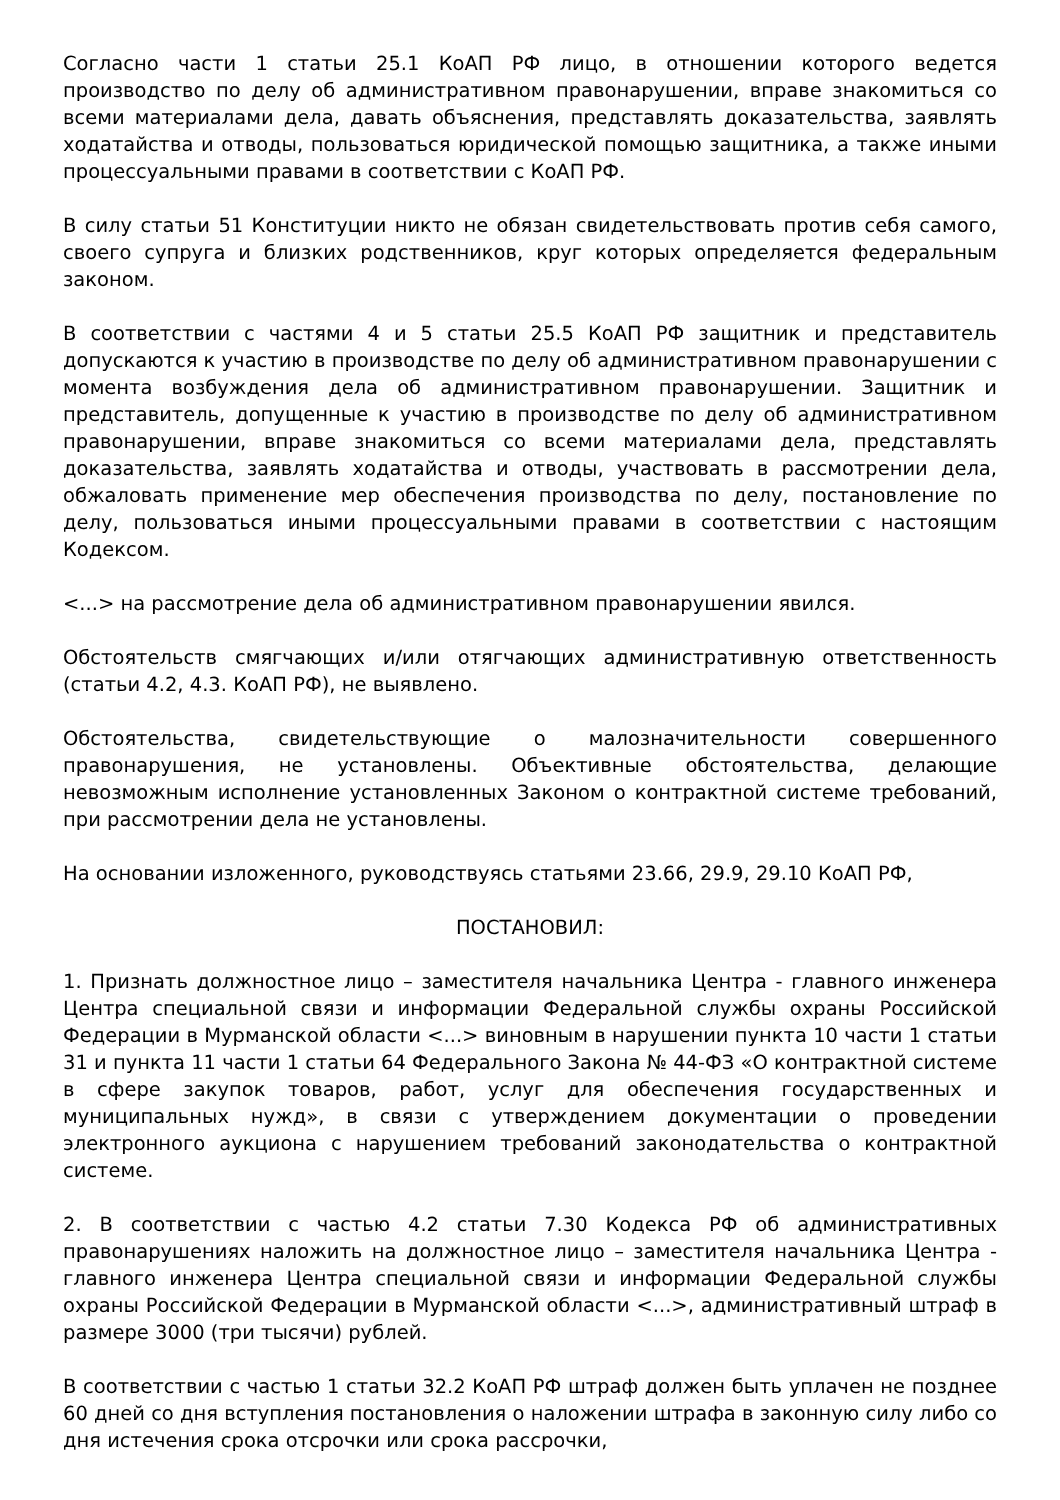Согласно части 1 статьи 25.1 КоАП РФ лицо, в отношении которого ведется производство по делу об административном правонарушении, вправе знакомиться со всеми материалами дела, давать объяснения, представлять доказательства, заявлять ходатайства и отводы, пользоваться юридической помощью защитника, а также иными процессуальными правами в соответствии с КоАП РФ.
В силу статьи 51 Конституции никто не обязан свидетельствовать против себя самого, своего супруга и близких родственников, круг которых определяется федеральным законом.
В соответствии с частями 4 и 5 статьи 25.5 КоАП РФ защитник и представитель допускаются к участию в производстве по делу об административном правонарушении с момента возбуждения дела об административном правонарушении. Защитник и представитель, допущенные к участию в производстве по делу об административном правонарушении, вправе знакомиться со всеми материалами дела, представлять доказательства, заявлять ходатайства и отводы, участвовать в рассмотрении дела, обжаловать применение мер обеспечения производства по делу, постановление по делу, пользоваться иными процессуальными правами в соответствии с настоящим Кодексом.
<...> на рассмотрение дела об административном правонарушении явился.
Обстоятельств смягчающих и/или отягчающих административную ответственность (статьи 4.2, 4.3. КоАП РФ), не выявлено.
Обстоятельства, свидетельствующие о малозначительности совершенного правонарушения, не установлены. Объективные обстоятельства, делающие невозможным исполнение установленных Законом о контрактной системе требований, при рассмотрении дела не установлены.
На основании изложенного, руководствуясь статьями 23.66, 29.9, 29.10 КоАП РФ,
ПОСТАНОВИЛ:
1. Признать должностное лицо – заместителя начальника Центра - главного инженера Центра специальной связи и информации Федеральной службы охраны Российской Федерации в Мурманской области <...> виновным в нарушении пункта 10 части 1 статьи 31 и пункта 11 части 1 статьи 64 Федерального Закона № 44-ФЗ «О контрактной системе в сфере закупок товаров, работ, услуг для обеспечения государственных и муниципальных нужд», в связи с утверждением документации о проведении электронного аукциона с нарушением требований законодательства о контрактной системе.
2. В соответствии с частью 4.2 статьи 7.30 Кодекса РФ об административных правонарушениях наложить на должностное лицо – заместителя начальника Центра - главного инженера Центра специальной связи и информации Федеральной службы охраны Российской Федерации в Мурманской области <...>, административный штраф в размере 3000 (три тысячи) рублей.
В соответствии с частью 1 статьи 32.2 КоАП РФ штраф должен быть уплачен не позднее 60 дней со дня вступления постановления о наложении штрафа в законную силу либо со дня истечения срока отсрочки или срока рассрочки,